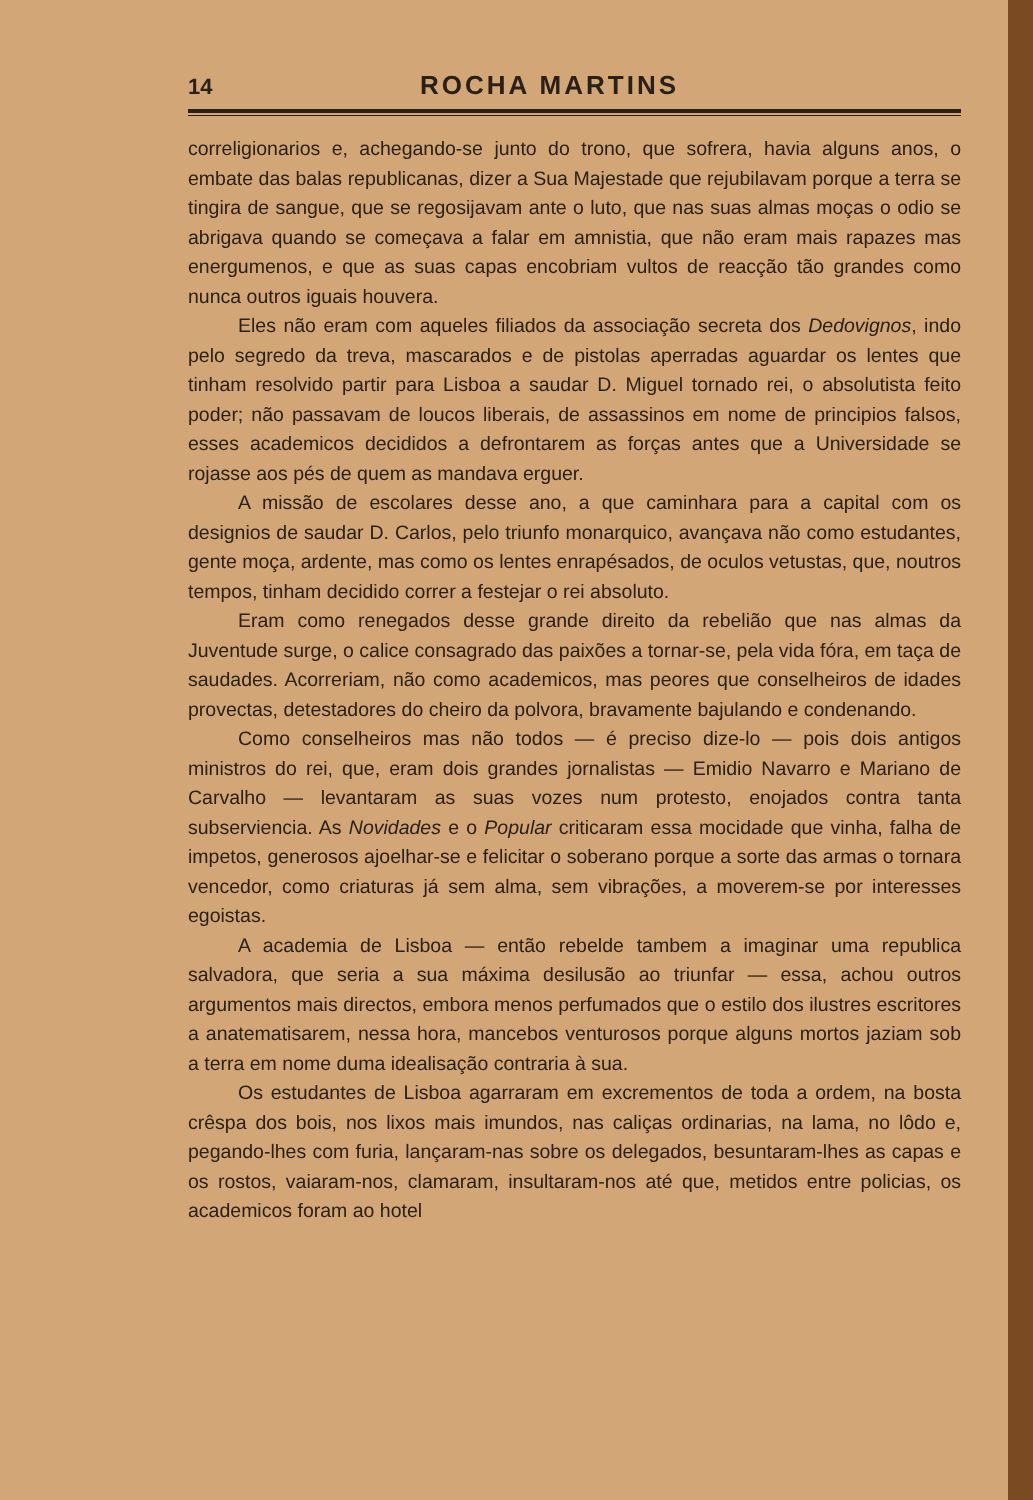14 ROCHA MARTINS
correligionarios e, achegando-se junto do trono, que sofrera, havia alguns anos, o embate das balas republicanas, dizer a Sua Majestade que rejubilavam porque a terra se tingira de sangue, que se regosijavam ante o luto, que nas suas almas moças o odio se abrigava quando se começava a falar em amnistia, que não eram mais rapazes mas energumenos, e que as suas capas encobriam vultos de reacção tão grandes como nunca outros iguais houvera.
Eles não eram com aqueles filiados da associação secreta dos Dedovignos, indo pelo segredo da treva, mascarados e de pistolas aperradas aguardar os lentes que tinham resolvido partir para Lisboa a saudar D. Miguel tornado rei, o absolutista feito poder; não passavam de loucos liberais, de assassinos em nome de principios falsos, esses academicos decididos a defrontarem as forças antes que a Universidade se rojasse aos pés de quem as mandava erguer.
A missão de escolares desse ano, a que caminhara para a capital com os designios de saudar D. Carlos, pelo triunfo monarquico, avançava não como estudantes, gente moça, ardente, mas como os lentes enrapésados, de oculos vetustas, que, noutros tempos, tinham decidido correr a festejar o rei absoluto.
Eram como renegados desse grande direito da rebelião que nas almas da Juventude surge, o calice consagrado das paixões a tornar-se, pela vida fóra, em taça de saudades. Acorreriam, não como academicos, mas peores que conselheiros de idades provectas, detestadores do cheiro da polvora, bravamente bajulando e condenando.
Como conselheiros mas não todos — é preciso dize-lo — pois dois antigos ministros do rei, que, eram dois grandes jornalistas — Emidio Navarro e Mariano de Carvalho — levantaram as suas vozes num protesto, enojados contra tanta subserviencia. As Novidades e o Popular criticaram essa mocidade que vinha, falha de impetos, generosos ajoelhar-se e felicitar o soberano porque a sorte das armas o tornara vencedor, como criaturas já sem alma, sem vibrações, a moverem-se por interesses egoistas.
A academia de Lisboa — então rebelde tambem a imaginar uma republica salvadora, que seria a sua máxima desilusão ao triunfar — essa, achou outros argumentos mais directos, embora menos perfumados que o estilo dos ilustres escritores a anatematisarem, nessa hora, mancebos venturosos porque alguns mortos jaziam sob a terra em nome duma idealisação contraria à sua.
Os estudantes de Lisboa agarraram em excrementos de toda a ordem, na bosta crêspa dos bois, nos lixos mais imundos, nas caliças ordinarias, na lama, no lôdo e, pegando-lhes com furia, lançaram-nas sobre os delegados, besuntaram-lhes as capas e os rostos, vaiaram-nos, clamaram, insultaram-nos até que, metidos entre policias, os academicos foram ao hotel